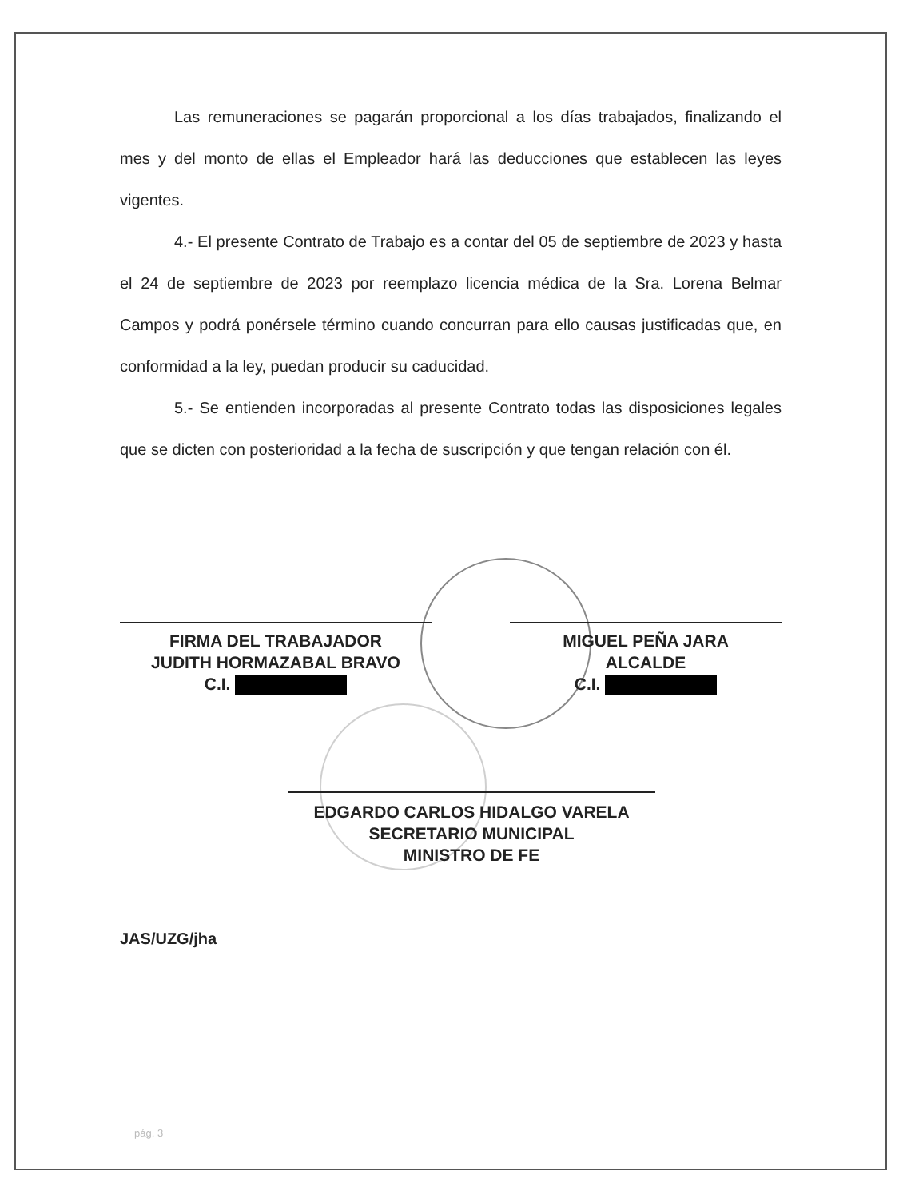Las remuneraciones se pagarán proporcional a los días trabajados, finalizando el mes y del monto de ellas el Empleador hará las deducciones que establecen las leyes vigentes.
4.- El presente Contrato de Trabajo es a contar del 05 de septiembre de 2023 y hasta el 24 de septiembre de 2023 por reemplazo licencia médica de la Sra. Lorena Belmar Campos y podrá ponérsele término cuando concurran para ello causas justificadas que, en conformidad a la ley, puedan producir su caducidad.
5.- Se entienden incorporadas al presente Contrato todas las disposiciones legales que se dicten con posterioridad a la fecha de suscripción y que tengan relación con él.
FIRMA DEL TRABAJADOR
JUDITH HORMAZABAL BRAVO
C.I.
MIGUEL PEÑA JARA
ALCALDE
C.I.
EDGARDO CARLOS HIDALGO VARELA
SECRETARIO MUNICIPAL
MINISTRO DE FE
JAS/UZG/jha
pág. 3